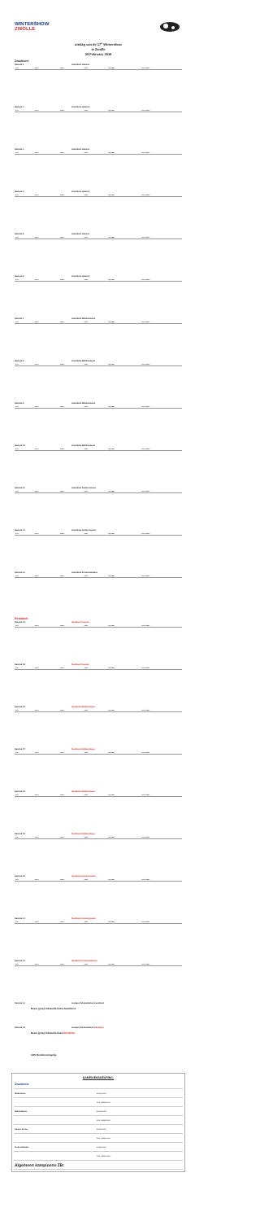WINTERSHOW
ZWOLLE
uitslag van de 17<sup>e</sup> Wintershow
te Zwolle
20 February 2019
Zwartbont
Rubriek 1 Zwartbont Vaarzen
| prijs | cat.nr. | naam | vader | eigenaar | woonplaats |
| --- | --- | --- | --- | --- | --- |
Rubriek 2 Zwartbont Vaarzen
| prijs | cat.nr. | naam | vader | eigenaar | woonplaats |
| --- | --- | --- | --- | --- | --- |
Rubriek 3 Zwartbont Vaarzen
| prijs | cat.nr. | naam | vader | eigenaar | woonplaats |
| --- | --- | --- | --- | --- | --- |
Rubriek 4 Zwartbont Vaarzen
| prijs | cat.nr. | naam | vader | eigenaar | woonplaats |
| --- | --- | --- | --- | --- | --- |
Rubriek 5 Zwartbont Vaarzen
| prijs | cat.nr. | naam | vader | eigenaar | woonplaats |
| --- | --- | --- | --- | --- | --- |
Rubriek 6 Zwartbont Vaarzen
| prijs | cat.nr. | naam | vader | eigenaar | woonplaats |
| --- | --- | --- | --- | --- | --- |
Rubriek 7 Zwartbont Middenklasse
| prijs | cat.nr. | naam | vader | eigenaar | woonplaats |
| --- | --- | --- | --- | --- | --- |
Rubriek 8 Zwartbont Middenklasse
| prijs | cat.nr. | naam | vader | eigenaar | woonplaats |
| --- | --- | --- | --- | --- | --- |
Rubriek 9 Zwartbont Middenklasse
| prijs | cat.nr. | naam | vader | eigenaar | woonplaats |
| --- | --- | --- | --- | --- | --- |
Rubriek 10 Zwartbont Middenklasse
| prijs | cat.nr. | naam | vader | eigenaar | woonplaats |
| --- | --- | --- | --- | --- | --- |
Rubriek 11 Zwartbont Oudere koeien
| prijs | cat.nr. | naam | vader | eigenaar | woonplaats |
| --- | --- | --- | --- | --- | --- |
Rubriek 12 Zwartbont Oudere koeien
| prijs | cat.nr. | naam | vader | eigenaar | woonplaats |
| --- | --- | --- | --- | --- | --- |
Rubriek 13 Zwartbont Productieklasse
| prijs | cat.nr. | naam | vader | eigenaar | woonplaats |
| --- | --- | --- | --- | --- | --- |
Roodbont
Rubriek 14 Roodbont Vaarzen
| prijs | cat.nr. | naam | vader | eigenaar | woonplaats |
| --- | --- | --- | --- | --- | --- |
Rubriek 15 Roodbont Vaarzen
| prijs | cat.nr. | naam | vader | eigenaar | woonplaats |
| --- | --- | --- | --- | --- | --- |
Rubriek 16 Roodbont Middenklasse
| prijs | cat.nr. | naam | vader | eigenaar | woonplaats |
| --- | --- | --- | --- | --- | --- |
Rubriek 17 Roodbont Middenklasse
| prijs | cat.nr. | naam | vader | eigenaar | woonplaats |
| --- | --- | --- | --- | --- | --- |
Rubriek 18 Roodbont Middenklasse
| prijs | cat.nr. | naam | vader | eigenaar | woonplaats |
| --- | --- | --- | --- | --- | --- |
Rubriek 19 Roodbont Middenklasse
| prijs | cat.nr. | naam | vader | eigenaar | woonplaats |
| --- | --- | --- | --- | --- | --- |
Rubriek 20 Roodbont Oudere koeien
| prijs | cat.nr. | naam | vader | eigenaar | woonplaats |
| --- | --- | --- | --- | --- | --- |
Rubriek 21 Roodbont Oudere koeien
| prijs | cat.nr. | naam | vader | eigenaar | woonplaats |
| --- | --- | --- | --- | --- | --- |
Rubriek 22 Roodbont Productieklasse
| prijs | cat.nr. | naam | vader | eigenaar | woonplaats |
| --- | --- | --- | --- | --- | --- |
Rubriek 23 Groepen fokstudieclub Zwartbont
Beste groep fokstudieclubs Zwartbont
Rubriek 24 Groepen fokstudieclub Roodbont
Beste groep fokstudieclubs Roodbont
CRV Rendementsprijs
KAMPIOENSKEURING:
| Zwartbont: | | |
| Melkvaarzen | Kampioene: | |
| | Res. Kampioene: | |
| Middenklasse | Kampioene: | |
| | Res. Kampioene: | |
| Oudere koeien | Kampioene: | |
| | Res. Kampioene: | |
| Productieklasse | Kampioene: | |
| | Res. Kampioene: | |
| Algemeen kampioene ZB: | | |